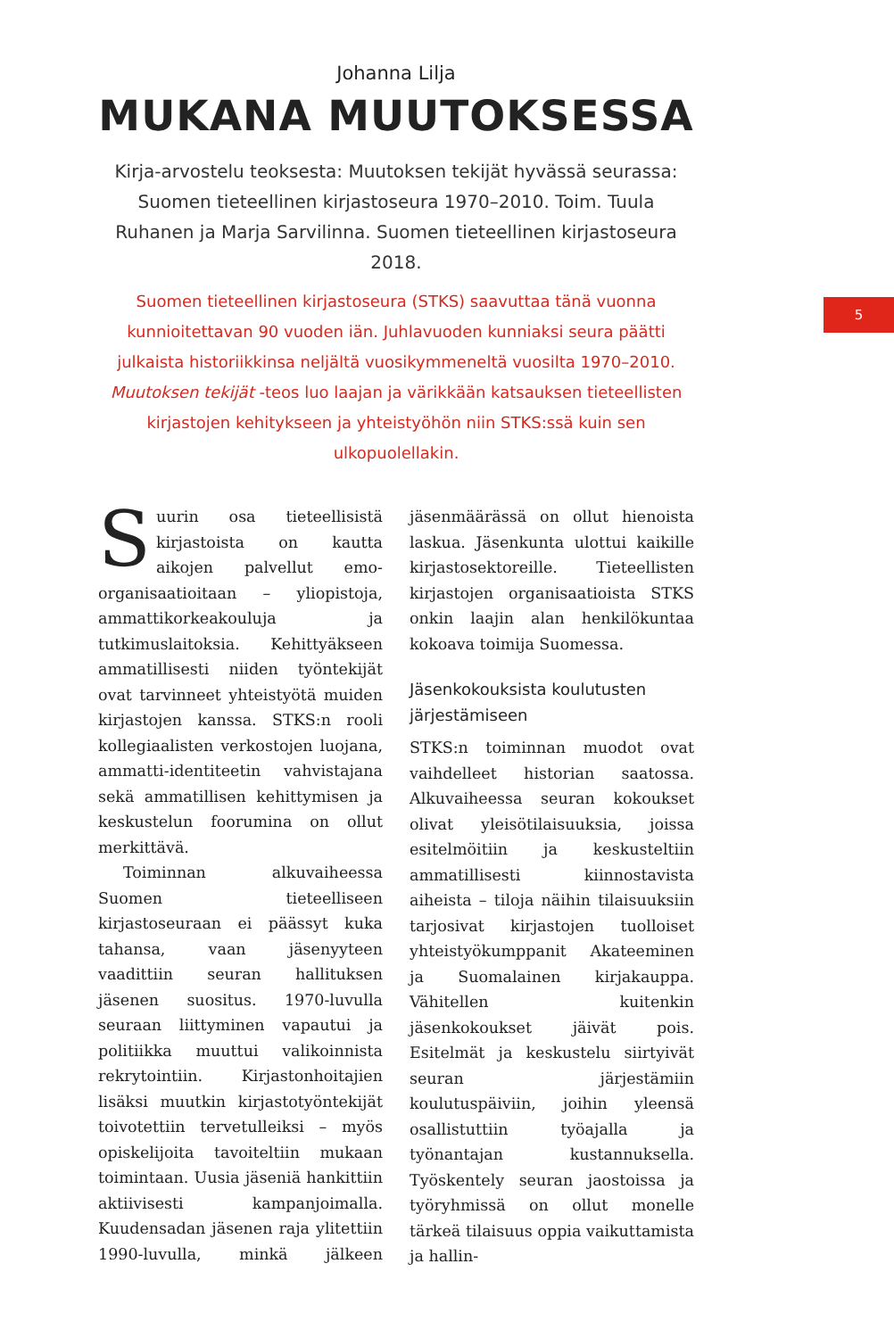5
Johanna Lilja
MUKANA MUUTOKSESSA
Kirja-arvostelu teoksesta: Muutoksen tekijät hyvässä seurassa: Suomen tieteellinen kirjastoseura 1970–2010. Toim. Tuula Ruhanen ja Marja Sarvilinna. Suomen tieteellinen kirjastoseura 2018.
Suomen tieteellinen kirjastoseura (STKS) saavuttaa tänä vuonna kunnioitettavan 90 vuoden iän. Juhlavuoden kunniaksi seura päätti julkaista historiikkinsa neljältä vuosikymmeneltä vuosilta 1970–2010. Muutoksen tekijät -teos luo laajan ja värikkään katsauksen tieteellisten kirjastojen kehitykseen ja yhteistyöhön niin STKS:ssä kuin sen ulkopuolellakin.
Suurin osa tieteellisistä kirjastoista on kautta aikojen palvellut emo-organisaatioitaan – yliopistoja, ammattikorkeakouluja ja tutkimuslaitoksia. Kehittyäkseen ammatillisesti niiden työntekijät ovat tarvinneet yhteistyötä muiden kirjastojen kanssa. STKS:n rooli kollegiaalisten verkostojen luojana, ammatti-identiteetin vahvistajana sekä ammatillisen kehittymisen ja keskustelun foorumina on ollut merkittävä.
Toiminnan alkuvaiheessa Suomen tieteelliseen kirjastoseuraan ei päässyt kuka tahansa, vaan jäsenyyteen vaadittiin seuran hallituksen jäsenen suositus. 1970-luvulla seuraan liittyminen vapautui ja politiikka muuttui valikoinnista rekrytointiin. Kirjastonhoitajien lisäksi muutkin kirjastotyöntekijät toivotettiin tervetulleiksi – myös opiskelijoita tavoiteltiin mukaan toimintaan. Uusia jäseniä hankittiin aktiivisesti kampanjoimalla. Kuudensadan jäsenen raja ylitettiin 1990-luvulla, minkä jälkeen jäsenmäärässä on ollut hienoista laskua. Jäsenkunta ulottui kaikille kirjastosektoreille. Tieteellisten kirjastojen organisaatioista STKS onkin laajin alan henkilökuntaa kokoava toimija Suomessa.
Jäsenkokouksista koulutusten järjestämiseen
STKS:n toiminnan muodot ovat vaihdelleet historian saatossa. Alkuvaiheessa seuran kokoukset olivat yleisötilaisuuksia, joissa esitelmöitiin ja keskusteltiin ammatillisesti kiinnostavista aiheista – tiloja näihin tilaisuuksiin tarjosivat kirjastojen tuolloiset yhteistyökumppanit Akateeminen ja Suomalainen kirjakauppa. Vähitellen kuitenkin jäsenkokoukset jäivät pois. Esitelmät ja keskustelu siirtyivät seuran järjestämiin koulutuspäiviin, joihin yleensä osallistuttiin työajalla ja työnantajan kustannuksella. Työskentely seuran jaostoissa ja työryhmissä on ollut monelle tärkeä tilaisuus oppia vaikuttamista ja hallin-